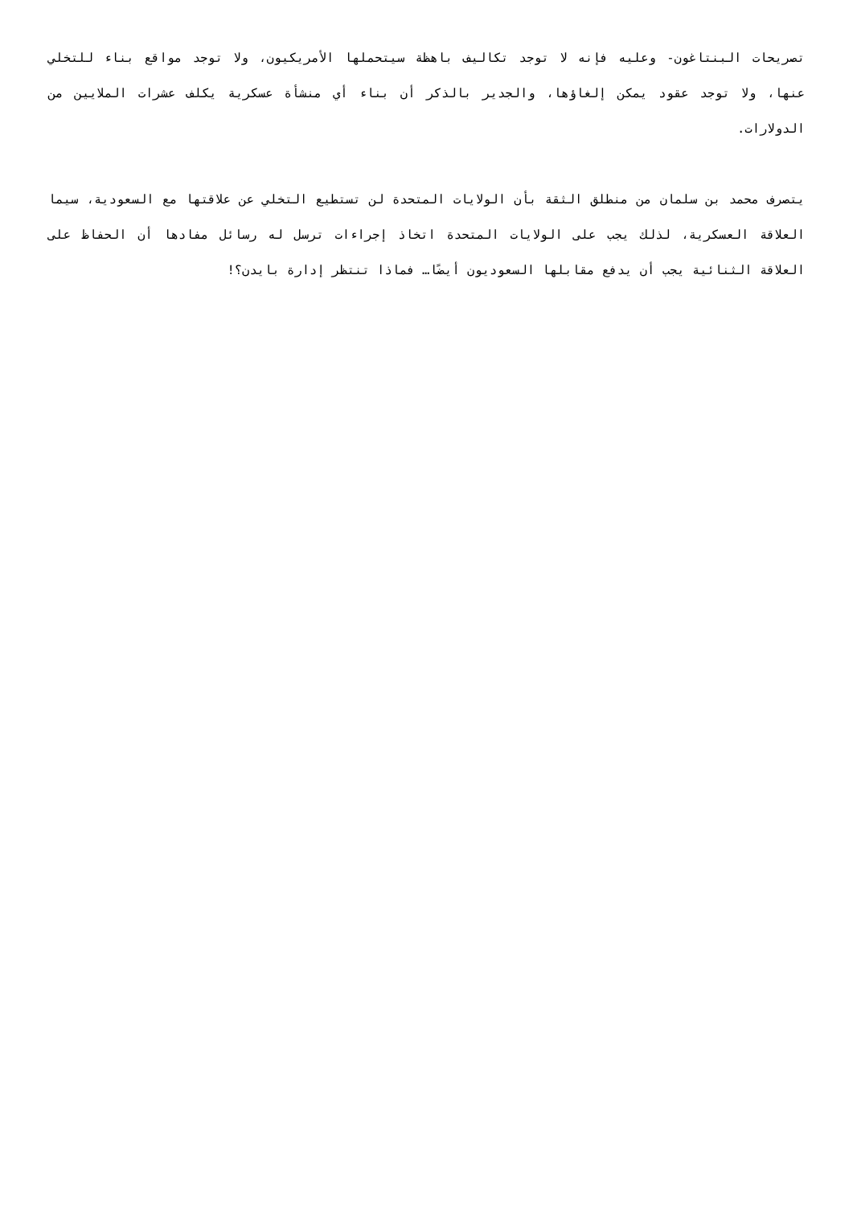تصريحات البنتاغون- وعليه فإنه لا توجد تكاليف باهظة سيتحملها الأمريكيون، ولا توجد مواقع بناء للتخلي عنها، ولا توجد عقود يمكن إلغاؤها، والجدير بالذكر أن بناء أي منشأة عسكرية يكلف عشرات الملايين من الدولارات.
يتصرف محمد بن سلمان من منطلق الثقة بأن الولايات المتحدة لن تستطيع التخلي عن علاقتها مع السعودية، سيما العلاقة العسكرية، لذلك يجب على الولايات المتحدة اتخاذ إجراءات ترسل له رسائل مفادها أن الحفاظ على العلاقة الثنائية يجب أن يدفع مقابلها السعوديون أيضًا… فماذا تنتظر إدارة بايدن؟!